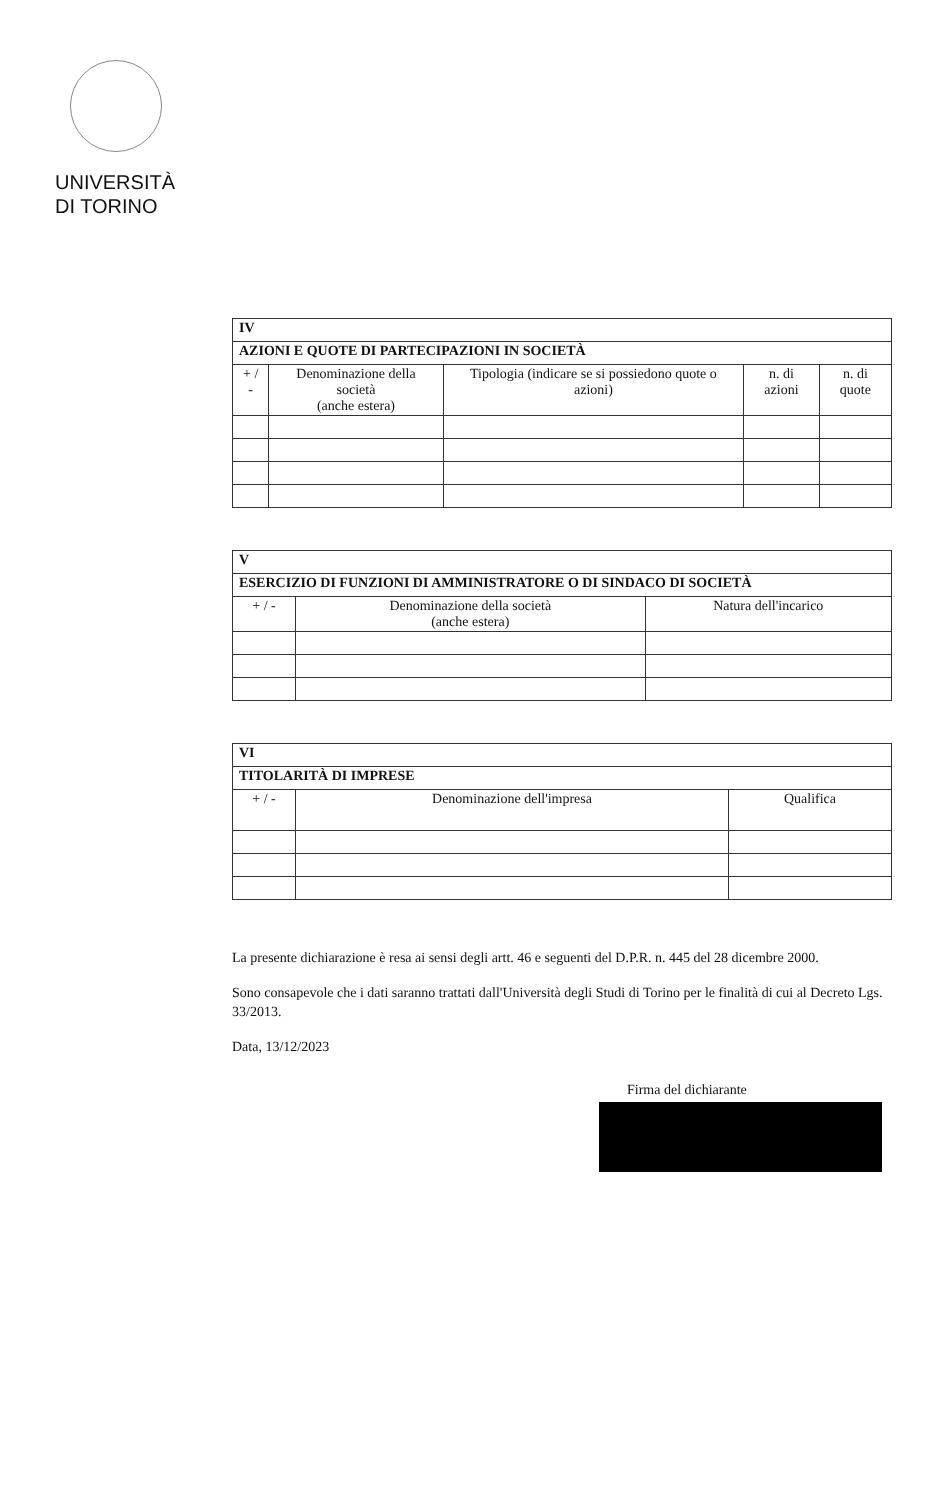UNIVERSITÀ
DI TORINO
| IV | | | | |
| AZIONI E QUOTE DI PARTECIPAZIONI IN SOCIETÀ | | | | |
| + / - | Denominazione della società (anche estera) | Tipologia (indicare se si possiedono quote o azioni) | n. di azioni | n. di quote |
| V | | |
| ESERCIZIO DI FUNZIONI DI AMMINISTRATORE O DI SINDACO DI SOCIETÀ | | |
| + / - | Denominazione della società (anche estera) | Natura dell'incarico |
| VI | | |
| TITOLARITÀ DI IMPRESE | | |
| + / - | Denominazione dell'impresa | Qualifica |
La presente dichiarazione è resa ai sensi degli artt. 46 e seguenti del D.P.R. n. 445 del 28 dicembre 2000.
Sono consapevole che i dati saranno trattati dall'Università degli Studi di Torino per le finalità di cui al Decreto Lgs. 33/2013.
Data, 13/12/2023
Firma del dichiarante